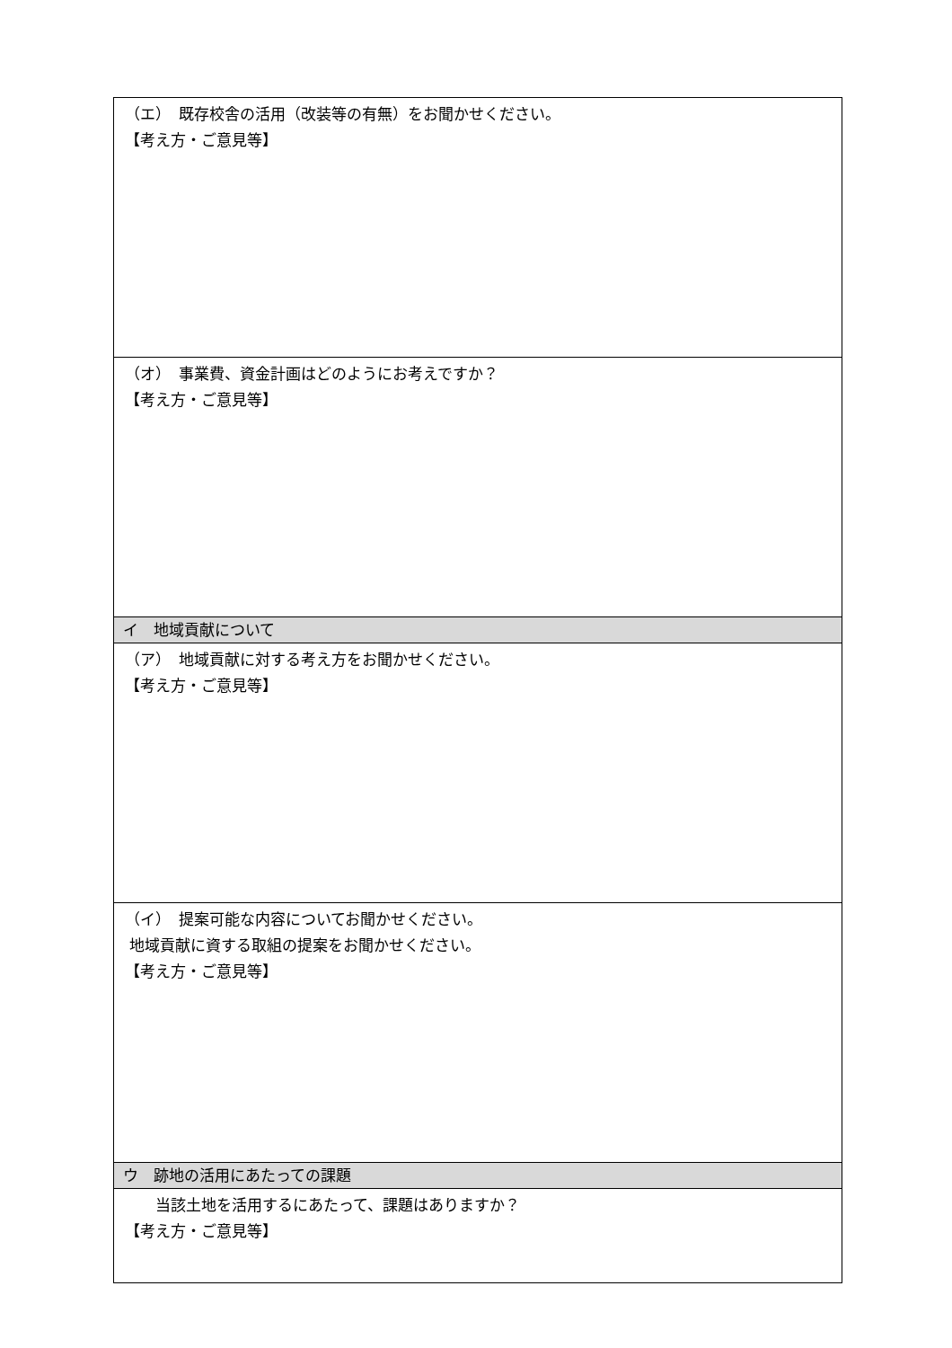| （エ） 既存校舎の活用（改装等の有無）をお聞かせください。 【考え方・ご意見等】 |
| （オ） 事業費、資金計画はどのようにお考えですか？ 【考え方・ご意見等】 |
| イ 地域貢献について |
| （ア） 地域貢献に対する考え方をお聞かせください。 【考え方・ご意見等】 |
| （イ） 提案可能な内容についてお聞かせください。 地域貢献に資する取組の提案をお聞かせください。 【考え方・ご意見等】 |
| ウ 跡地の活用にあたっての課題 |
| 当該土地を活用するにあたって、課題はありますか？ 【考え方・ご意見等】 |